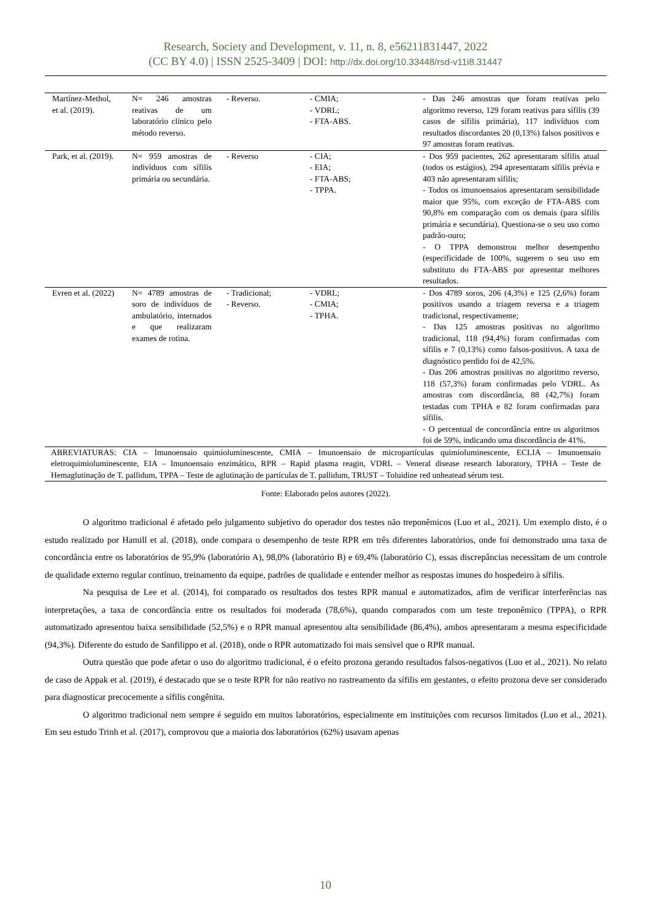Research, Society and Development, v. 11, n. 8, e56211831447, 2022
(CC BY 4.0) | ISSN 2525-3409 | DOI: http://dx.doi.org/10.33448/rsd-v11i8.31447
| Martínez-Methol, et al. (2019). | N= 246 amostras reativas de um laboratório clínico pelo método reverso. | - Reverso. | - CMIA; - VDRL; - FTA-ABS. | - Das 246 amostras que foram reativas pelo algoritmo reverso, 129 foram reativas para sífilis (39 casos de sífilis primária), 117 indivíduos com resultados discordantes 20 (0,13%) falsos positivos e 97 amostras foram reativas. |
| Park, et al. (2019). | N= 959 amostras de indivíduos com sífilis primária ou secundária. | - Reverso | - CIA; - EIA; - FTA-ABS; - TPPA. | - Dos 959 pacientes, 262 apresentaram sífilis atual (todos os estágios), 294 apresentaram sífilis prévia e 403 não apresentaram sífilis; - Todos os imunoensaios apresentaram sensibilidade maior que 95%, com exceção de FTA-ABS com 90,8% em comparação com os demais (para sífilis primária e secundária). Questiona-se o seu uso como padrão-ouro; - O TPPA demonstrou melhor desempenho (especificidade de 100%, sugerem o seu uso em substituto do FTA-ABS por apresentar melhores resultados. |
| Evren et al. (2022) | N= 4789 amostras de soro de indivíduos de ambulatório, internados e que realizaram exames de rotina. | - Tradicional; - Reverso. | - VDRL; - CMIA; - TPHA. | - Dos 4789 soros, 206 (4,3%) e 125 (2,6%) foram positivos usando a triagem reversa e a triagem tradicional, respectivamente; - Das 125 amostras positivas no algoritmo tradicional, 118 (94,4%) foram confirmadas com sífilis e 7 (0,13%) como falsos-positivos. A taxa de diagnóstico perdido foi de 42,5%. - Das 206 amostras positivas no algoritmo reverso, 118 (57,3%) foram confirmadas pelo VDRL. As amostras com discordância, 88 (42,7%) foram testadas com TPHA e 82 foram confirmadas para sífilis. - O percentual de concordância entre os algoritmos foi de 59%, indicando uma discordância de 41%. |
| ABREVIATURAS: CIA – Imunoensaio quimioluminescente, CMIA – Imunoensaio de micropartículas quimioluminescente, ECLIA – Imunoensaio eletroquimioluminescente, EIA – Imunoensaio enzimático, RPR – Rapid plasma reagin, VDRL – Veneral disease research laboratory, TPHA – Teste de Hemaglutinação de T. pallidum, TPPA – Teste de aglutinação de partículas de T. pallidum, TRUST – Toluidine red unheatead sérum test. | | | | |
Fonte: Elaborado pelos autores (2022).
O algoritmo tradicional é afetado pelo julgamento subjetivo do operador dos testes não treponêmicos (Luo et al., 2021). Um exemplo disto, é o estudo realizado por Hamill et al. (2018), onde compara o desempenho de teste RPR em três diferentes laboratórios, onde foi demonstrado uma taxa de concordância entre os laboratórios de 95,9% (laboratório A), 98,0% (laboratório B) e 69,4% (laboratório C), essas discrepâncias necessitam de um controle de qualidade externo regular contínuo, treinamento da equipe, padrões de qualidade e entender melhor as respostas imunes do hospedeiro à sífilis.
Na pesquisa de Lee et al. (2014), foi comparado os resultados dos testes RPR manual e automatizados, afim de verificar interferências nas interpretações, a taxa de concordância entre os resultados foi moderada (78,6%), quando comparados com um teste treponêmico (TPPA), o RPR automatizado apresentou baixa sensibilidade (52,5%) e o RPR manual apresentou alta sensibilidade (86,4%), ambos apresentaram a mesma especificidade (94,3%). Diferente do estudo de Sanfilippo et al. (2018), onde o RPR automatizado foi mais sensível que o RPR manual.
Outra questão que pode afetar o uso do algoritmo tradicional, é o efeito prozona gerando resultados falsos-negativos (Luo et al., 2021). No relato de caso de Appak et al. (2019), é destacado que se o teste RPR for não reativo no rastreamento da sífilis em gestantes, o efeito prozona deve ser considerado para diagnosticar precocemente a sífilis congênita.
O algoritmo tradicional nem sempre é seguido em muitos laboratórios, especialmente em instituições com recursos limitados (Luo et al., 2021). Em seu estudo Trinh et al. (2017), comprovou que a maioria dos laboratórios (62%) usavam apenas
10